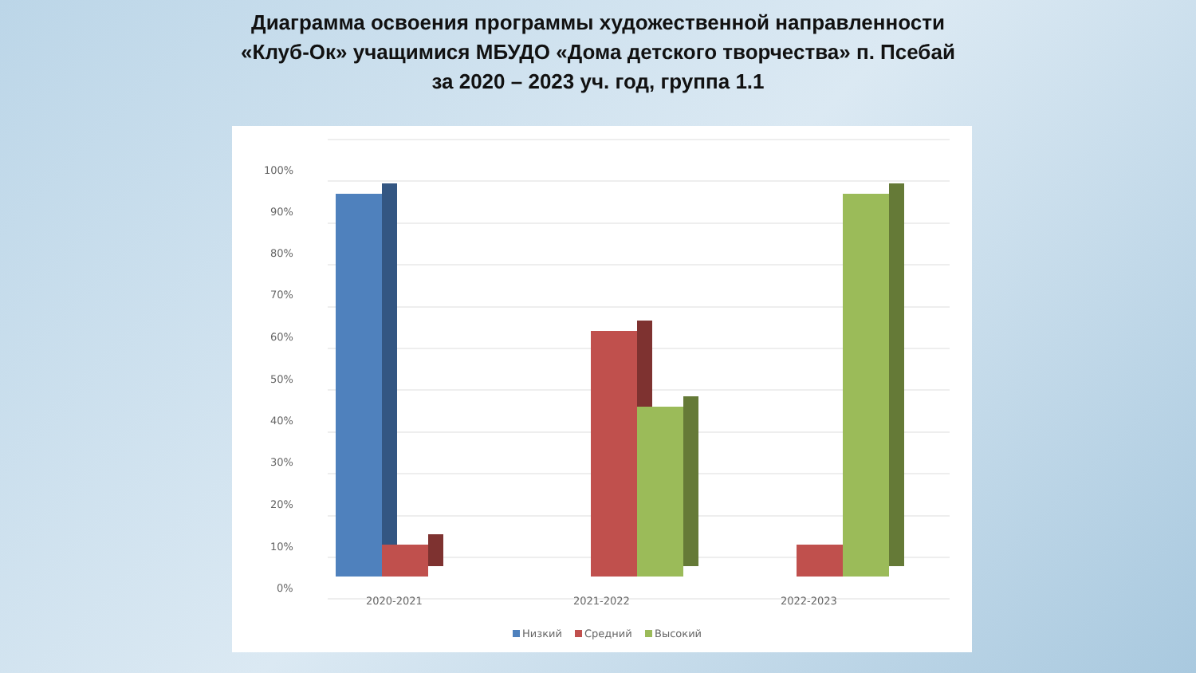Диаграмма освоения программы художественной направленности
«Клуб-Ок» учащимися МБУДО «Дома детского творчества» п. Псебай
за 2020 – 2023 уч. год, группа 1.1
100%
90%
80%
70%
60%
50%
40%
30%
20%
10%
0%
2020-2021
2021-2022
2022-2023
Низкий
Средний
Высокий